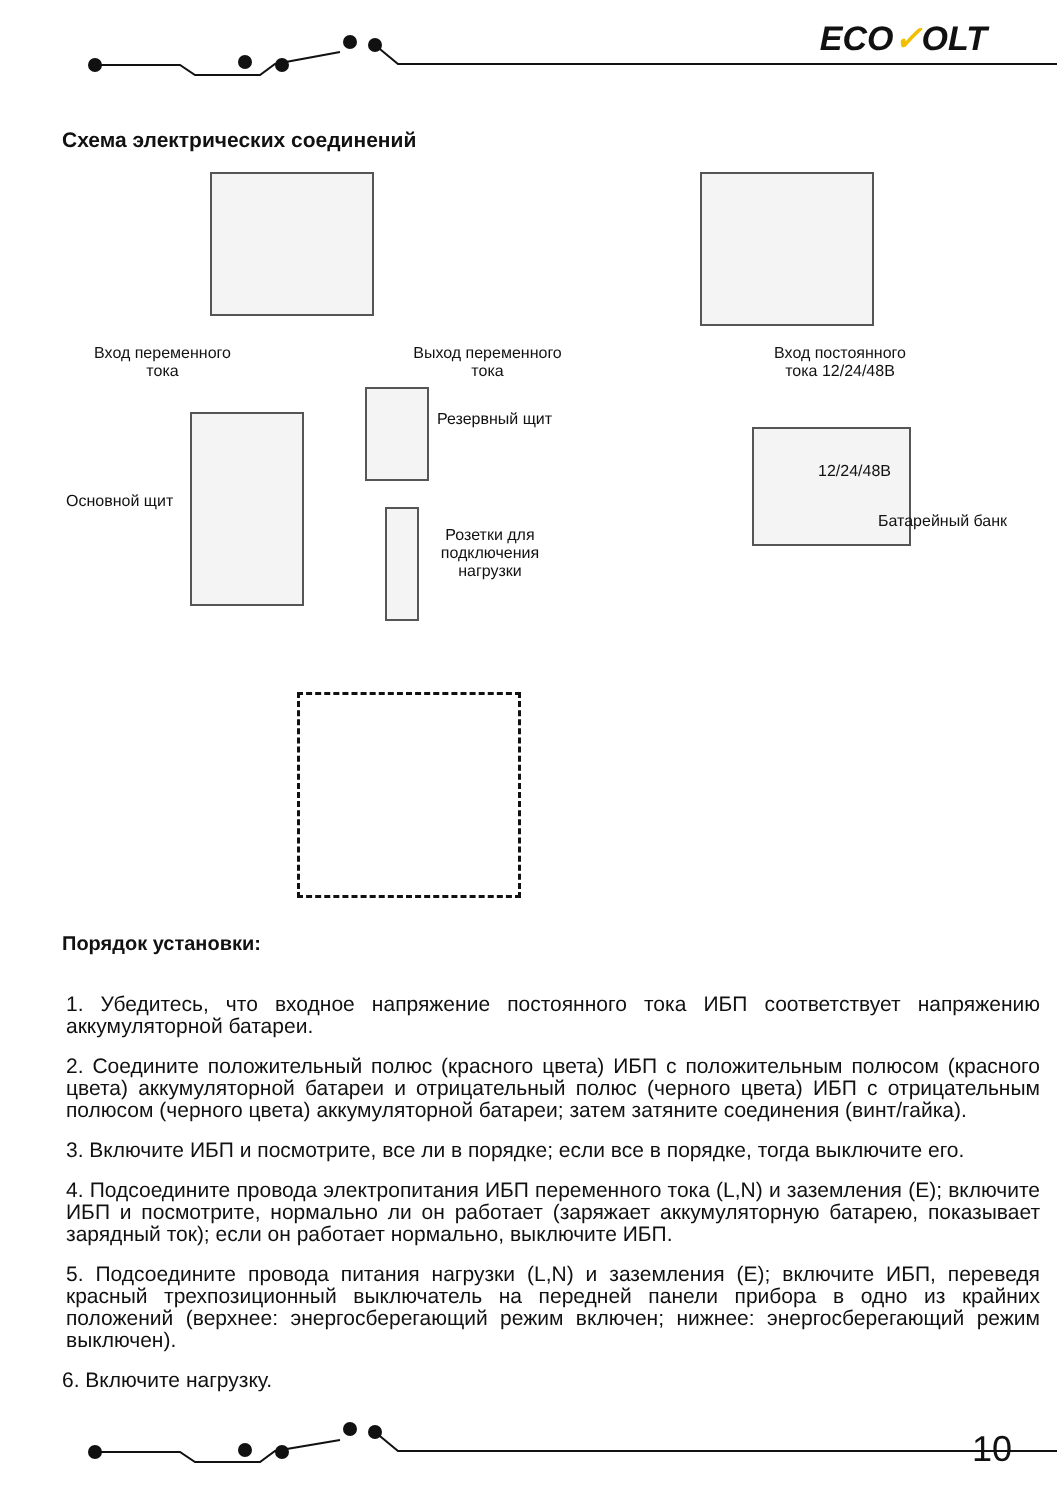ECO✓OLT
Схема электрических соединений
Вход переменного тока
Выход переменного тока
Резервный щит
Основной щит
Розетки для подключения нагрузки
Вход постоянного тока 12/24/48В
12/24/48В
Батарейный банк
Порядок установки:
1. Убедитесь, что входное напряжение постоянного тока ИБП соответствует напряжению аккумуляторной батареи.
2. Соедините положительный полюс (красного цвета) ИБП с положительным полюсом (красного цвета) аккумуляторной батареи и отрицательный полюс (черного цвета) ИБП с отрицательным полюсом (черного цвета) аккумуляторной батареи; затем затяните соединения (винт/гайка).
3. Включите ИБП и посмотрите, все ли в порядке; если все в порядке, тогда выключите его.
4. Подсоедините провода электропитания ИБП переменного тока (L,N) и заземления (E); включите ИБП и посмотрите, нормально ли он работает (заряжает аккумуляторную батарею, показывает зарядный ток); если он работает нормально, выключите ИБП.
5. Подсоедините провода питания нагрузки (L,N) и заземления (E); включите ИБП, переведя красный трехпозиционный выключатель на передней панели прибора в одно из крайних положений (верхнее: энергосберегающий режим включен; нижнее: энергосберегающий режим выключен).
6. Включите нагрузку.
10